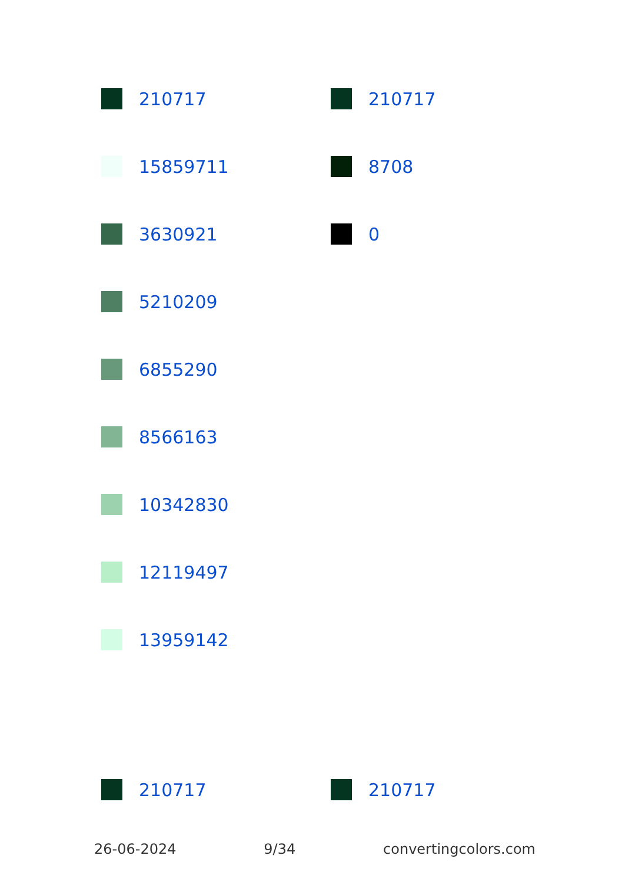210717 210717
15859711 8708
3630921 0
5210209
6855290
8566163
10342830
12119497
13959142
210717 210717
26-06-2024 9/34 convertingcolors.com